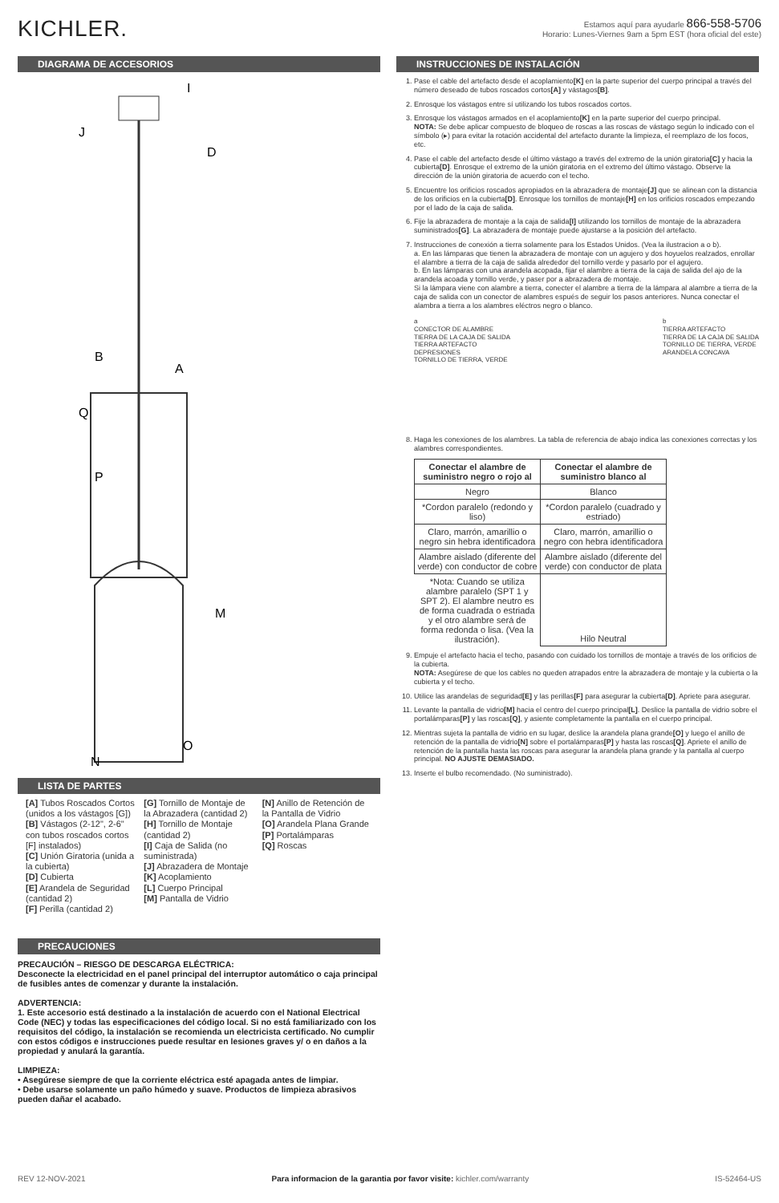KICHLER.
Estamos aquí para ayudarle 866-558-5706
Horario: Lunes-Viernes 9am a 5pm EST (hora oficial del este)
DIAGRAMA DE ACCESORIOS
I
J
D
B
A
Q
P
M
O
N
LISTA DE PARTES
[A] Tubos Roscados Cortos (unidos a los vástagos [G])
[B] Vástagos (2-12", 2-6" con tubos roscados cortos [F] instalados)
[C] Unión Giratoria (unida a la cubierta)
[D] Cubierta
[E] Arandela de Seguridad (cantidad 2)
[F] Perilla (cantidad 2)
[G] Tornillo de Montaje de la Abrazadera (cantidad 2)
[H] Tornillo de Montaje (cantidad 2)
[I] Caja de Salida (no suministrada)
[J] Abrazadera de Montaje
[K] Acoplamiento
[L] Cuerpo Principal
[M] Pantalla de Vidrio
[N] Anillo de Retención de la Pantalla de Vidrio
[O] Arandela Plana Grande
[P] Portalámparas
[Q] Roscas
PRECAUCIONES
PRECAUCIÓN – RIESGO DE DESCARGA ELÉCTRICA:
Desconecte la electricidad en el panel principal del interruptor automático o caja principal de fusibles antes de comenzar y durante la instalación.
ADVERTENCIA:
1. Este accesorio está destinado a la instalación de acuerdo con el National Electrical Code (NEC) y todas las especificaciones del código local. Si no está familiarizado con los requisitos del código, la instalación se recomienda un electricista certificado. No cumplir con estos códigos e instrucciones puede resultar en lesiones graves y/ o en daños a la propiedad y anulará la garantía.
LIMPIEZA:
• Asegúrese siempre de que la corriente eléctrica esté apagada antes de limpiar.
• Debe usarse solamente un paño húmedo y suave. Productos de limpieza abrasivos pueden dañar el acabado.
INSTRUCCIONES DE INSTALACIÓN
1. Pase el cable del artefacto desde el acoplamiento[K] en la parte superior del cuerpo principal a través del número deseado de tubos roscados cortos[A] y vástagos[B].
2. Enrosque los vástagos entre sí utilizando los tubos roscados cortos.
3. Enrosque los vástagos armados en el acoplamiento[K] en la parte superior del cuerpo principal.
NOTA: Se debe aplicar compuesto de bloqueo de roscas a las roscas de vástago según lo indicado con el símbolo (▸) para evitar la rotación accidental del artefacto durante la limpieza, el reemplazo de los focos, etc.
4. Pase el cable del artefacto desde el último vástago a través del extremo de la unión giratoria[C] y hacia la cubierta[D]. Enrosque el extremo de la unión giratoria en el extremo del último vástago. Observe la dirección de la unión giratoria de acuerdo con el techo.
5. Encuentre los orificios roscados apropiados en la abrazadera de montaje[J] que se alinean con la distancia de los orificios en la cubierta[D]. Enrosque los tornillos de montaje[H] en los orificios roscados empezando por el lado de la caja de salida.
6. Fije la abrazadera de montaje a la caja de salida[I] utilizando los tornillos de montaje de la abrazadera suministrados[G]. La abrazadera de montaje puede ajustarse a la posición del artefacto.
7. Instrucciones de conexión a tierra solamente para los Estados Unidos. (Vea la ilustracion a o b).
a. En las lámparas que tienen la abrazadera de montaje con un agujero y dos hoyuelos realzados, enrollar el alambre a tierra de la caja de salida alrededor del tornillo verde y pasarlo por el agujero.
b. En las lámparas con una arandela acopada, fijar el alambre a tierra de la caja de salida del ajo de la arandela acoada y tornillo verde, y paser por a abrazadera de montaje.
Si la lámpara viene con alambre a tierra, conecter el alambre a tierra de la lámpara al alambre a tierra de la caja de salida con un conector de alambres espués de seguir los pasos anteriores. Nunca conectar el alambra a tierra a los alambres eléctros negro o blanco.
a
CONECTOR DE ALAMBRE
TIERRA DE LA CAJA DE SALIDA
TIERRA ARTEFACTO
DEPRESIONES
TORNILLO DE TIERRA, VERDE
b
TIERRA ARTEFACTO
TIERRA DE LA CAJA DE SALIDA
TORNILLO DE TIERRA, VERDE
ARANDELA CONCAVA
8. Haga les conexiones de los alambres. La tabla de referencia de abajo indica las conexiones correctas y los alambres correspondientes.
| Conectar el alambre de suministro negro o rojo al | Conectar el alambre de suministro blanco al |
| --- | --- |
| Negro | Blanco |
| *Cordon paralelo (redondo y liso) | *Cordon paralelo (cuadrado y estriado) |
| Claro, marrón, amarillio o negro sin hebra identificadora | Claro, marrón, amarillio o negro con hebra identificadora |
| Alambre aislado (diferente del verde) con conductor de cobre | Alambre aislado (diferente del verde) con conductor de plata |
| *Nota: Cuando se utiliza alambre paralelo (SPT 1 y SPT 2). El alambre neutro es de forma cuadrada o estriada y el otro alambre será de forma redonda o lisa. (Vea la ilustración). | Hilo Neutral |
9. Empuje el artefacto hacia el techo, pasando con cuidado los tornillos de montaje a través de los orificios de la cubierta.
NOTA: Asegúrese de que los cables no queden atrapados entre la abrazadera de montaje y la cubierta o la cubierta y el techo.
10. Utilice las arandelas de seguridad[E] y las perillas[F] para asegurar la cubierta[D]. Apriete para asegurar.
11. Levante la pantalla de vidrio[M] hacia el centro del cuerpo principal[L]. Deslice la pantalla de vidrio sobre el portalámparas[P] y las roscas[Q], y asiente completamente la pantalla en el cuerpo principal.
12. Mientras sujeta la pantalla de vidrio en su lugar, deslice la arandela plana grande[O] y luego el anillo de retención de la pantalla de vidrio[N] sobre el portalámparas[P] y hasta las roscas[Q]. Apriete el anillo de retención de la pantalla hasta las roscas para asegurar la arandela plana grande y la pantalla al cuerpo principal. NO AJUSTE DEMASIADO.
13. Inserte el bulbo recomendado. (No suministrado).
REV 12-NOV-2021 Para informacion de la garantia por favor visite: kichler.com/warranty IS-52464-US